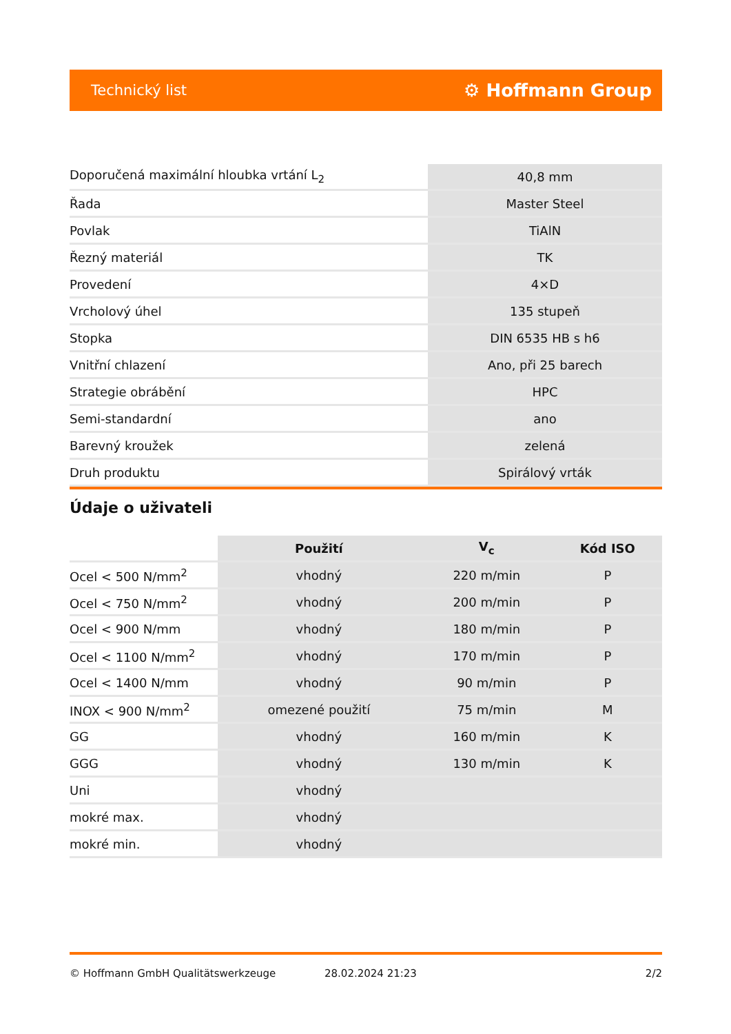Technický list ⚙ Hoffmann Group
| Doporučená maximální hloubka vrtání L<sub>2</sub> | 40,8 mm |
| Řada | Master Steel |
| Povlak | TiAlN |
| Řezný materiál | TK |
| Provedení | 4×D |
| Vrcholový úhel | 135 stupeň |
| Stopka | DIN 6535 HB s h6 |
| Vnitřní chlazení | Ano, při 25 barech |
| Strategie obrábění | HPC |
| Semi-standardní | ano |
| Barevný kroužek | zelená |
| Druh produktu | Spirálový vrták |
Údaje o uživateli
| | Použití | V<sub>c</sub> | Kód ISO |
| Ocel < 500 N/mm<sup>2</sup> | vhodný | 220 m/min | P |
| Ocel < 750 N/mm<sup>2</sup> | vhodný | 200 m/min | P |
| Ocel < 900 N/mm | vhodný | 180 m/min | P |
| Ocel < 1100 N/mm<sup>2</sup> | vhodný | 170 m/min | P |
| Ocel < 1400 N/mm | vhodný | 90 m/min | P |
| INOX < 900 N/mm<sup>2</sup> | omezené použití | 75 m/min | M |
| GG | vhodný | 160 m/min | K |
| GGG | vhodný | 130 m/min | K |
| Uni | vhodný | | |
| mokré max. | vhodný | | |
| mokré min. | vhodný | | |
© Hoffmann GmbH Qualitätswerkzeuge 28.02.2024 21:23 2/2